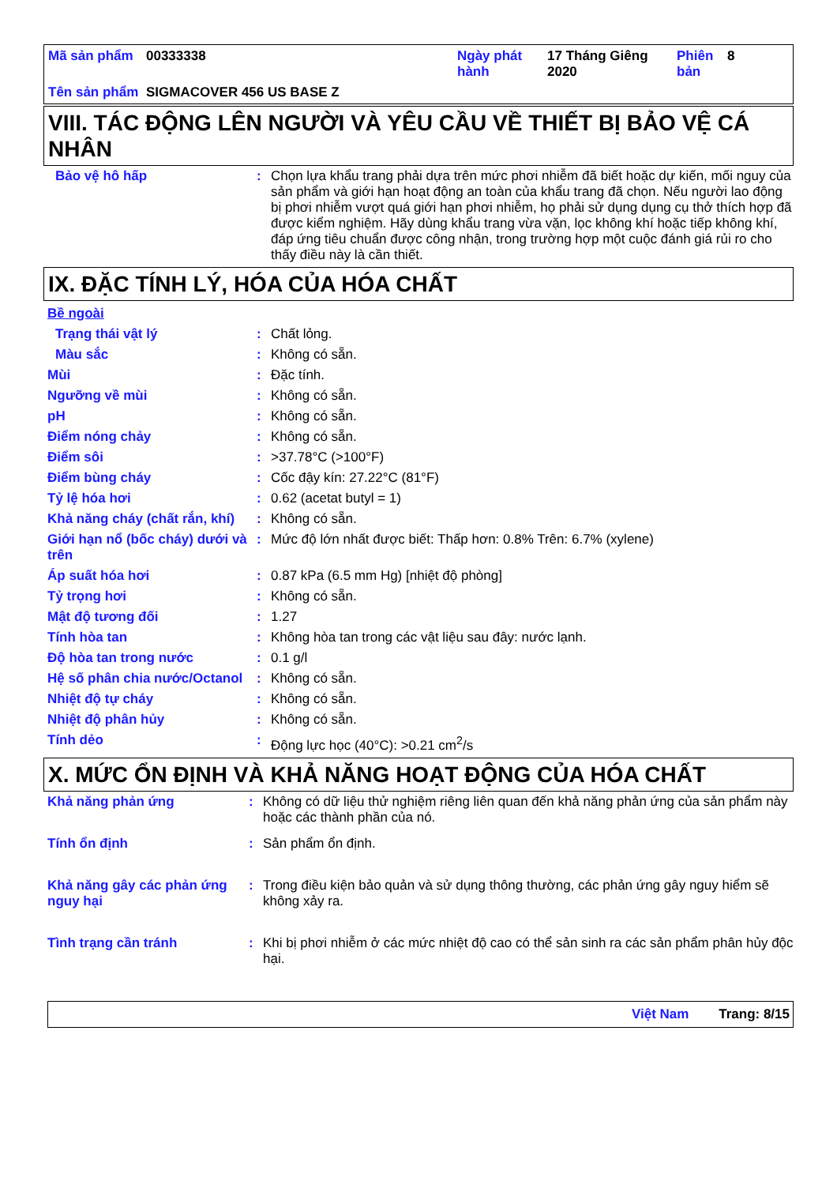| Mã sản phẩm | 00333338 | Ngày phát hành | 17 Tháng Giêng 2020 | Phiên bản | 8 |
| Tên sản phẩm | SIGMACOVER 456 US BASE Z | | | | |
VIII. TÁC ĐỘNG LÊN NGƯỜI VÀ YÊU CẦU VỀ THIẾT BỊ BẢO VỆ CÁ NHÂN
| Bảo vệ hô hấp | : | Chọn lựa khẩu trang phải dựa trên mức phơi nhiễm đã biết hoặc dự kiến, mối nguy của sản phẩm và giới hạn hoạt động an toàn của khẩu trang đã chọn. Nếu người lao động bị phơi nhiễm vượt quá giới hạn phơi nhiễm, họ phải sử dụng dụng cụ thở thích hợp đã được kiểm nghiệm. Hãy dùng khẩu trang vừa vặn, lọc không khí hoặc tiếp không khí, đáp ứng tiêu chuẩn được công nhận, trong trường hợp một cuộc đánh giá rủi ro cho thấy điều này là cần thiết. |
IX. ĐẶC TÍNH LÝ, HÓA CỦA HÓA CHẤT
| Bề ngoài | | |
| Trạng thái vật lý | : | Chất lỏng. |
| Màu sắc | : | Không có sẵn. |
| Mùi | : | Đặc tính. |
| Ngưỡng về mùi | : | Không có sẵn. |
| pH | : | Không có sẵn. |
| Điểm nóng chảy | : | Không có sẵn. |
| Điểm sôi | : | >37.78°C (>100°F) |
| Điểm bùng cháy | : | Cốc đậy kín: 27.22°C (81°F) |
| Tỷ lệ hóa hơi | : | 0.62 (acetat butyl = 1) |
| Khả năng cháy (chất rắn, khí) | : | Không có sẵn. |
| Giới hạn nổ (bốc cháy) dưới và trên | : | Mức độ lớn nhất được biết: Thấp hơn: 0.8% Trên: 6.7% (xylene) |
| Áp suất hóa hơi | : | 0.87 kPa (6.5 mm Hg) [nhiệt độ phòng] |
| Tỷ trọng hơi | : | Không có sẵn. |
| Mật độ tương đối | : | 1.27 |
| Tính hòa tan | : | Không hòa tan trong các vật liệu sau đây: nước lạnh. |
| Độ hòa tan trong nước | : | 0.1 g/l |
| Hệ số phân chia nước/Octanol | : | Không có sẵn. |
| Nhiệt độ tự cháy | : | Không có sẵn. |
| Nhiệt độ phân hủy | : | Không có sẵn. |
| Tính dẻo | : | Động lực học (40°C): >0.21 cm<sup>2</sup>/s |
X. MỨC ỔN ĐỊNH VÀ KHẢ NĂNG HOẠT ĐỘNG CỦA HÓA CHẤT
| Khả năng phản ứng | : | Không có dữ liệu thử nghiệm riêng liên quan đến khả năng phản ứng của sản phẩm này hoặc các thành phần của nó. |
| Tính ổn định | : | Sản phẩm ổn định. |
| Khả năng gây các phản ứng nguy hại | : | Trong điều kiện bảo quản và sử dụng thông thường, các phản ứng gây nguy hiểm sẽ không xảy ra. |
| Tình trạng cần tránh | : | Khi bị phơi nhiễm ở các mức nhiệt độ cao có thể sản sinh ra các sản phẩm phân hủy độc hại. |
Việt Nam Trang: 8/15